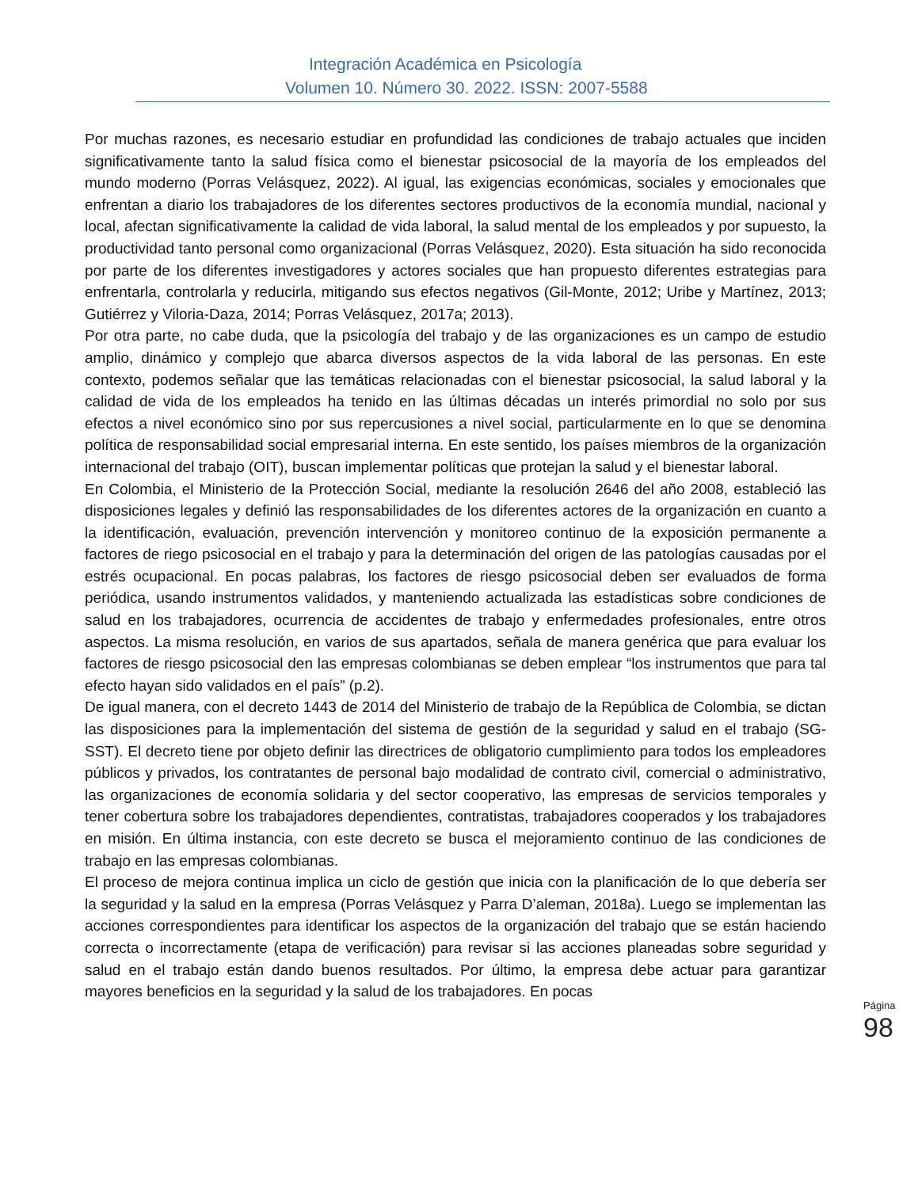Integración Académica en Psicología
Volumen 10. Número 30. 2022. ISSN: 2007-5588
Por muchas razones, es necesario estudiar en profundidad las condiciones de trabajo actuales que inciden significativamente tanto la salud física como el bienestar psicosocial de la mayoría de los empleados del mundo moderno (Porras Velásquez, 2022). Al igual, las exigencias económicas, sociales y emocionales que enfrentan a diario los trabajadores de los diferentes sectores productivos de la economía mundial, nacional y local, afectan significativamente la calidad de vida laboral, la salud mental de los empleados y por supuesto, la productividad tanto personal como organizacional (Porras Velásquez, 2020). Esta situación ha sido reconocida por parte de los diferentes investigadores y actores sociales que han propuesto diferentes estrategias para enfrentarla, controlarla y reducirla, mitigando sus efectos negativos (Gil-Monte, 2012; Uribe y Martínez, 2013; Gutiérrez y Viloria-Daza, 2014; Porras Velásquez, 2017a; 2013).
Por otra parte, no cabe duda, que la psicología del trabajo y de las organizaciones es un campo de estudio amplio, dinámico y complejo que abarca diversos aspectos de la vida laboral de las personas. En este contexto, podemos señalar que las temáticas relacionadas con el bienestar psicosocial, la salud laboral y la calidad de vida de los empleados ha tenido en las últimas décadas un interés primordial no solo por sus efectos a nivel económico sino por sus repercusiones a nivel social, particularmente en lo que se denomina política de responsabilidad social empresarial interna. En este sentido, los países miembros de la organización internacional del trabajo (OIT), buscan implementar políticas que protejan la salud y el bienestar laboral.
En Colombia, el Ministerio de la Protección Social, mediante la resolución 2646 del año 2008, estableció las disposiciones legales y definió las responsabilidades de los diferentes actores de la organización en cuanto a la identificación, evaluación, prevención intervención y monitoreo continuo de la exposición permanente a factores de riego psicosocial en el trabajo y para la determinación del origen de las patologías causadas por el estrés ocupacional. En pocas palabras, los factores de riesgo psicosocial deben ser evaluados de forma periódica, usando instrumentos validados, y manteniendo actualizada las estadísticas sobre condiciones de salud en los trabajadores, ocurrencia de accidentes de trabajo y enfermedades profesionales, entre otros aspectos. La misma resolución, en varios de sus apartados, señala de manera genérica que para evaluar los factores de riesgo psicosocial den las empresas colombianas se deben emplear “los instrumentos que para tal efecto hayan sido validados en el país” (p.2).
De igual manera, con el decreto 1443 de 2014 del Ministerio de trabajo de la República de Colombia, se dictan las disposiciones para la implementación del sistema de gestión de la seguridad y salud en el trabajo (SG-SST). El decreto tiene por objeto definir las directrices de obligatorio cumplimiento para todos los empleadores públicos y privados, los contratantes de personal bajo modalidad de contrato civil, comercial o administrativo, las organizaciones de economía solidaria y del sector cooperativo, las empresas de servicios temporales y tener cobertura sobre los trabajadores dependientes, contratistas, trabajadores cooperados y los trabajadores en misión. En última instancia, con este decreto se busca el mejoramiento continuo de las condiciones de trabajo en las empresas colombianas.
El proceso de mejora continua implica un ciclo de gestión que inicia con la planificación de lo que debería ser la seguridad y la salud en la empresa (Porras Velásquez y Parra D’aleman, 2018a). Luego se implementan las acciones correspondientes para identificar los aspectos de la organización del trabajo que se están haciendo correcta o incorrectamente (etapa de verificación) para revisar si las acciones planeadas sobre seguridad y salud en el trabajo están dando buenos resultados. Por último, la empresa debe actuar para garantizar mayores beneficios en la seguridad y la salud de los trabajadores. En pocas
Página 98